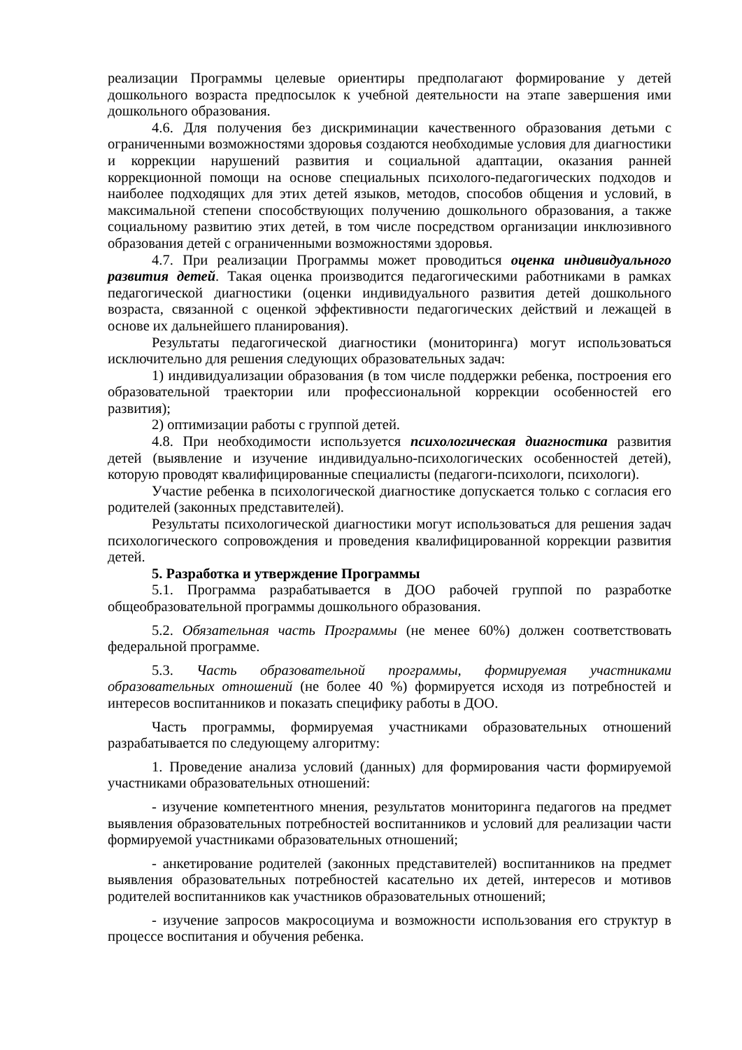реализации Программы целевые ориентиры предполагают формирование у детей дошкольного возраста предпосылок к учебной деятельности на этапе завершения ими дошкольного образования.
4.6. Для получения без дискриминации качественного образования детьми с ограниченными возможностями здоровья создаются необходимые условия для диагностики и коррекции нарушений развития и социальной адаптации, оказания ранней коррекционной помощи на основе специальных психолого-педагогических подходов и наиболее подходящих для этих детей языков, методов, способов общения и условий, в максимальной степени способствующих получению дошкольного образования, а также социальному развитию этих детей, в том числе посредством организации инклюзивного образования детей с ограниченными возможностями здоровья.
4.7. При реализации Программы может проводиться оценка индивидуального развития детей. Такая оценка производится педагогическими работниками в рамках педагогической диагностики (оценки индивидуального развития детей дошкольного возраста, связанной с оценкой эффективности педагогических действий и лежащей в основе их дальнейшего планирования).
Результаты педагогической диагностики (мониторинга) могут использоваться исключительно для решения следующих образовательных задач:
1) индивидуализации образования (в том числе поддержки ребенка, построения его образовательной траектории или профессиональной коррекции особенностей его развития);
2) оптимизации работы с группой детей.
4.8. При необходимости используется психологическая диагностика развития детей (выявление и изучение индивидуально-психологических особенностей детей), которую проводят квалифицированные специалисты (педагоги-психологи, психологи).
Участие ребенка в психологической диагностике допускается только с согласия его родителей (законных представителей).
Результаты психологической диагностики могут использоваться для решения задач психологического сопровождения и проведения квалифицированной коррекции развития детей.
5. Разработка и утверждение Программы
5.1. Программа разрабатывается в ДОО рабочей группой по разработке общеобразовательной программы дошкольного образования.
5.2. Обязательная часть Программы (не менее 60%) должен соответствовать федеральной программе.
5.3. Часть образовательной программы, формируемая участниками образовательных отношений (не более 40 %) формируется исходя из потребностей и интересов воспитанников и показать специфику работы в ДОО.
Часть программы, формируемая участниками образовательных отношений разрабатывается по следующему алгоритму:
1. Проведение анализа условий (данных) для формирования части формируемой участниками образовательных отношений:
- изучение компетентного мнения, результатов мониторинга педагогов на предмет выявления образовательных потребностей воспитанников и условий для реализации части формируемой участниками образовательных отношений;
- анкетирование родителей (законных представителей) воспитанников на предмет выявления образовательных потребностей касательно их детей, интересов и мотивов родителей воспитанников как участников образовательных отношений;
- изучение запросов макросоциума и возможности использования его структур в процессе воспитания и обучения ребенка.